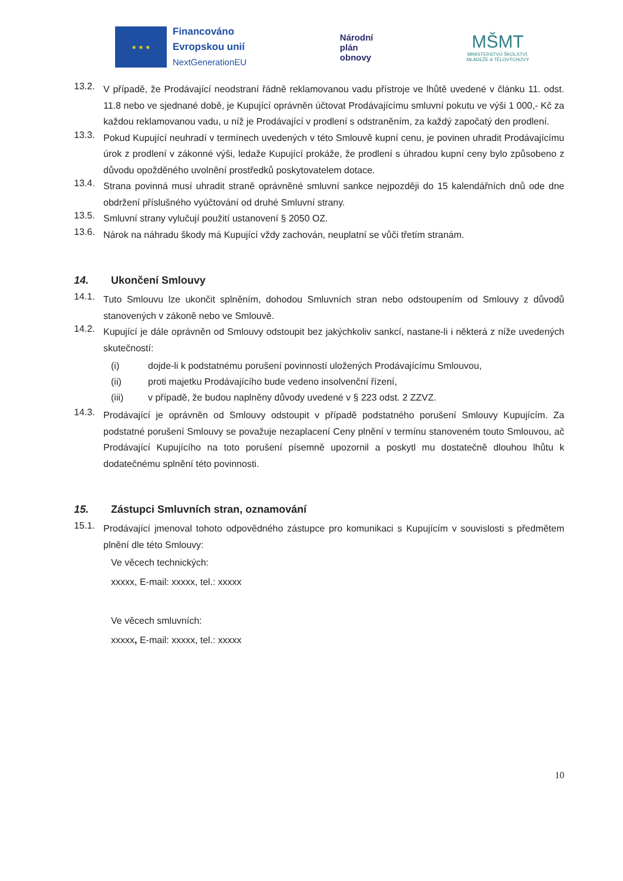★ ★ ★
Financováno
Evropskou unií
NextGenerationEU
Národní
plán
obnovy
MŠMT
MINISTERSTVO ŠKOLSTVÍ,
MLÁDEŽE A TĚLOVÝCHOVY
13.2.
V případě, že Prodávající neodstraní řádně reklamovanou vadu přístroje ve lhůtě uvedené v článku 11. odst. 11.8 nebo ve sjednané době, je Kupující oprávněn účtovat Prodávajícímu smluvní pokutu ve výši 1 000,- Kč za každou reklamovanou vadu, u níž je Prodávající v prodlení s odstraněním, za každý započatý den prodlení.
13.3.
Pokud Kupující neuhradí v termínech uvedených v této Smlouvě kupní cenu, je povinen uhradit Prodávajícímu úrok z prodlení v zákonné výši, ledaže Kupující prokáže, že prodlení s úhradou kupní ceny bylo způsobeno z důvodu opožděného uvolnění prostředků poskytovatelem dotace.
13.4.
Strana povinná musí uhradit straně oprávněné smluvní sankce nejpozději do 15 kalendářních dnů ode dne obdržení příslušného vyúčtování od druhé Smluvní strany.
13.5.
Smluvní strany vylučují použití ustanovení § 2050 OZ.
13.6.
Nárok na náhradu škody má Kupující vždy zachován, neuplatní se vůči třetím stranám.
14. Ukončení Smlouvy
14.1.
Tuto Smlouvu lze ukončit splněním, dohodou Smluvních stran nebo odstoupením od Smlouvy z důvodů stanovených v zákoně nebo ve Smlouvě.
14.2.
Kupující je dále oprávněn od Smlouvy odstoupit bez jakýchkoliv sankcí, nastane-li i některá z níže uvedených skutečností:
(i) dojde-li k podstatnému porušení povinností uložených Prodávajícímu Smlouvou,
(ii) proti majetku Prodávajícího bude vedeno insolvenční řízení,
(iii) v případě, že budou naplněny důvody uvedené v § 223 odst. 2 ZZVZ.
14.3.
Prodávající je oprávněn od Smlouvy odstoupit v případě podstatného porušení Smlouvy Kupujícím. Za podstatné porušení Smlouvy se považuje nezaplacení Ceny plnění v termínu stanoveném touto Smlouvou, ač Prodávající Kupujícího na toto porušení písemně upozornil a poskytl mu dostatečně dlouhou lhůtu k dodatečnému splnění této povinnosti.
15. Zástupci Smluvních stran, oznamování
15.1.
Prodávající jmenoval tohoto odpovědného zástupce pro komunikaci s Kupujícím v souvislosti s předmětem plnění dle této Smlouvy:
Ve věcech technických:
xxxxx, E-mail: xxxxx, tel.: xxxxx
Ve věcech smluvních:
xxxxx, E-mail: xxxxx, tel.: xxxxx
10